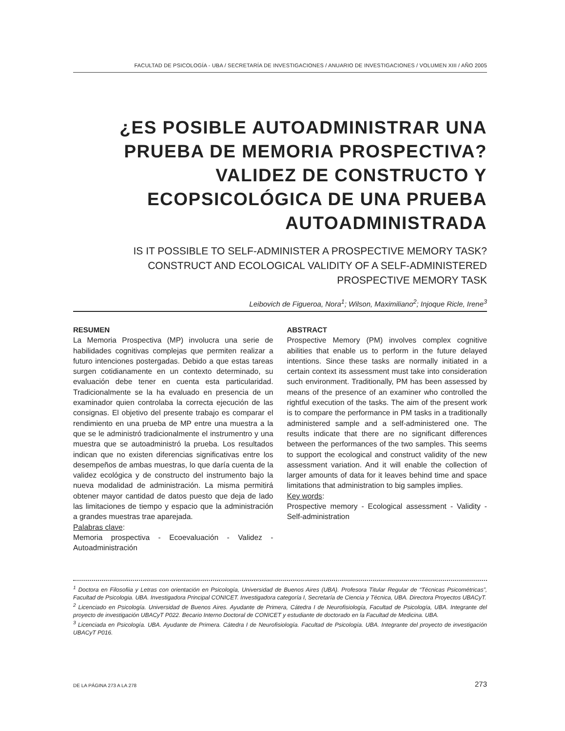FACULTAD DE PSICOLOGÍA - UBA / SECRETARÍA DE INVESTIGACIONES / ANUARIO DE INVESTIGACIONES / VOLUMEN XIII / AÑO 2005
¿ES POSIBLE AUTOADMINISTRAR UNA PRUEBA DE MEMORIA PROSPECTIVA? VALIDEZ DE CONSTRUCTO Y ECOPSICOLÓGICA DE UNA PRUEBA AUTOADMINISTRADA
IS IT POSSIBLE TO SELF-ADMINISTER A PROSPECTIVE MEMORY TASK?
CONSTRUCT AND ECOLOGICAL VALIDITY OF A SELF-ADMINISTERED PROSPECTIVE MEMORY TASK
Leibovich de Figueroa, Nora<sup>1</sup>; Wilson, Maximiliano<sup>2</sup>; Injoque Ricle, Irene<sup>3</sup>
RESUMEN
La Memoria Prospectiva (MP) involucra una serie de habilidades cognitivas complejas que permiten realizar a futuro intenciones postergadas. Debido a que estas tareas surgen cotidianamente en un contexto determinado, su evaluación debe tener en cuenta esta particularidad. Tradicionalmente se la ha evaluado en presencia de un examinador quien controlaba la correcta ejecución de las consignas. El objetivo del presente trabajo es comparar el rendimiento en una prueba de MP entre una muestra a la que se le administró tradicionalmente el instrumentro y una muestra que se autoadministró la prueba. Los resultados indican que no existen diferencias significativas entre los desempeños de ambas muestras, lo que daría cuenta de la validez ecológica y de constructo del instrumento bajo la nueva modalidad de administración. La misma permitirá obtener mayor cantidad de datos puesto que deja de lado las limitaciones de tiempo y espacio que la administración a grandes muestras trae aparejada.
Palabras clave:
Memoria prospectiva - Ecoevaluación - Validez - Autoadministración
ABSTRACT
Prospective Memory (PM) involves complex cognitive abilities that enable us to perform in the future delayed intentions. Since these tasks are normally initiated in a certain context its assessment must take into consideration such environment. Traditionally, PM has been assessed by means of the presence of an examiner who controlled the rightful execution of the tasks. The aim of the present work is to compare the performance in PM tasks in a traditionally administered sample and a self-administered one. The results indicate that there are no significant differences between the performances of the two samples. This seems to support the ecological and construct validity of the new assessment variation. And it will enable the collection of larger amounts of data for it leaves behind time and space limitations that administration to big samples implies.
Key words:
Prospective memory - Ecological assessment - Validity - Self-administration
<sup>1</sup> Doctora en Filosofiia y Letras con orientación en Psicología, Universidad de Buenos Aires (UBA). Profesora Titular Regular de “Técnicas Psicométricas”, Facultad de Psicologia. UBA. Investigadora Principal CONICET. Investigadora categoría I, Secretaría de Ciencia y Técnica, UBA. Directora Proyectos UBACyT.
<sup>2</sup> Licenciado en Psicología. Universidad de Buenos Aires. Ayudante de Primera, Cátedra I de Neurofisiología, Facultad de Psicología, UBA. Integrante del proyecto de investigación UBACyT P022. Becario Interno Doctoral de CONICET y estudiante de doctorado en la Facultad de Medicina. UBA.
<sup>3</sup> Licenciada en Psicología. UBA. Ayudante de Primera. Cátedra I de Neurofisiología. Facultad de Psicología. UBA. Integrante del proyecto de investigación UBACyT P016.
DE LA PÁGINA 273 A LA 278 273